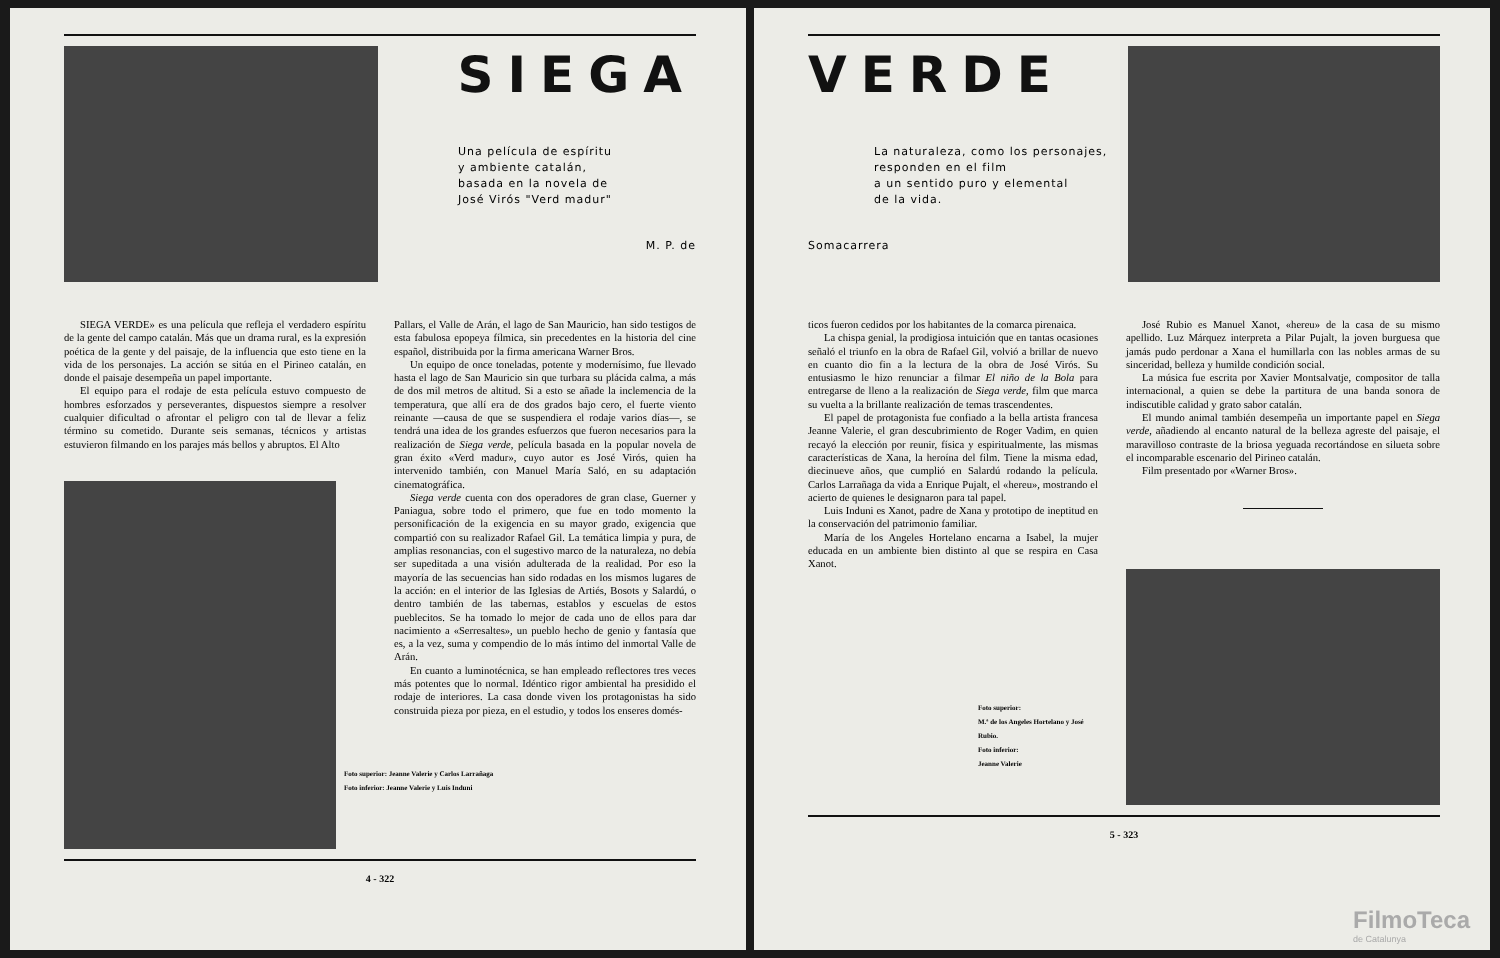SIEGA
Una película de espíritu
y ambiente catalán,
basada en la novela de
José Virós "Verd madur"
M. P. de
SIEGA VERDE» es una película que refleja el verdadero espíritu de la gente del campo catalán. Más que un drama rural, es la expresión poética de la gente y del paisaje, de la influencia que esto tiene en la vida de los personajes. La acción se sitúa en el Pirineo catalán, en donde el paisaje desempeña un papel importante.
El equipo para el rodaje de esta película estuvo compuesto de hombres esforzados y perseverantes, dispuestos siempre a resolver cualquier dificultad o afrontar el peligro con tal de llevar a feliz término su cometido. Durante seis semanas, técnicos y artistas estuvieron filmando en los parajes más bellos y abruptos. El Alto
Pallars, el Valle de Arán, el lago de San Mauricio, han sido testigos de esta fabulosa epopeya fílmica, sin precedentes en la historia del cine español, distribuida por la firma americana Warner Bros.
Un equipo de once toneladas, potente y modernísimo, fue llevado hasta el lago de San Mauricio sin que turbara su plácida calma, a más de dos mil metros de altitud. Si a esto se añade la inclemencia de la temperatura, que allí era de dos grados bajo cero, el fuerte viento reinante —causa de que se suspendiera el rodaje varios días—, se tendrá una idea de los grandes esfuerzos que fueron necesarios para la realización de Siega verde, película basada en la popular novela de gran éxito «Verd madur», cuyo autor es José Virós, quien ha intervenido también, con Manuel María Saló, en su adaptación cinematográfica.
Siega verde cuenta con dos operadores de gran clase, Guerner y Paniagua, sobre todo el primero, que fue en todo momento la personificación de la exigencia en su mayor grado, exigencia que compartió con su realizador Rafael Gil. La temática limpia y pura, de amplias resonancias, con el sugestivo marco de la naturaleza, no debía ser supeditada a una visión adulterada de la realidad. Por eso la mayoría de las secuencias han sido rodadas en los mismos lugares de la acción: en el interior de las Iglesias de Artiés, Bosots y Salardú, o dentro también de las tabernas, establos y escuelas de estos pueblecitos. Se ha tomado lo mejor de cada uno de ellos para dar nacimiento a «Serresaltes», un pueblo hecho de genio y fantasía que es, a la vez, suma y compendio de lo más íntimo del inmortal Valle de Arán.
En cuanto a luminotécnica, se han empleado reflectores tres veces más potentes que lo normal. Idéntico rigor ambiental ha presidido el rodaje de interiores. La casa donde viven los protagonistas ha sido construida pieza por pieza, en el estudio, y todos los enseres domés-
Foto superior: Jeanne Valerie y Carlos Larrañaga
Foto inferior: Jeanne Valerie y Luis Induni
4 - 322
VERDE
La naturaleza, como los personajes, responden en el film
a un sentido puro y elemental
de la vida.
Somacarrera
ticos fueron cedidos por los habitantes de la comarca pirenaica.
La chispa genial, la prodigiosa intuición que en tantas ocasiones señaló el triunfo en la obra de Rafael Gil, volvió a brillar de nuevo en cuanto dio fin a la lectura de la obra de José Virós. Su entusiasmo le hizo renunciar a filmar El niño de la Bola para entregarse de lleno a la realización de Siega verde, film que marca su vuelta a la brillante realización de temas trascendentes.
El papel de protagonista fue confiado a la bella artista francesa Jeanne Valerie, el gran descubrimiento de Roger Vadim, en quien recayó la elección por reunir, física y espiritualmente, las mismas características de Xana, la heroína del film. Tiene la misma edad, diecinueve años, que cumplió en Salardú rodando la película. Carlos Larrañaga da vida a Enrique Pujalt, el «hereu», mostrando el acierto de quienes le designaron para tal papel.
Luis Induni es Xanot, padre de Xana y prototipo de ineptitud en la conservación del patrimonio familiar.
María de los Angeles Hortelano encarna a Isabel, la mujer educada en un ambiente bien distinto al que se respira en Casa Xanot.
Foto superior:
M.ª de los Angeles Hortelano y José Rubio.
Foto inferior:
Jeanne Valerie
José Rubio es Manuel Xanot, «hereu» de la casa de su mismo apellido. Luz Márquez interpreta a Pilar Pujalt, la joven burguesa que jamás pudo perdonar a Xana el humillarla con las nobles armas de su sinceridad, belleza y humilde condición social.
La música fue escrita por Xavier Montsalvatje, compositor de talla internacional, a quien se debe la partitura de una banda sonora de indiscutible calidad y grato sabor catalán.
El mundo animal también desempeña un importante papel en Siega verde, añadiendo al encanto natural de la belleza agreste del paisaje, el maravilloso contraste de la briosa yeguada recortándose en silueta sobre el incomparable escenario del Pirineo catalán.
Film presentado por «Warner Bros».
5 - 323
FilmoTeca
de Catalunya